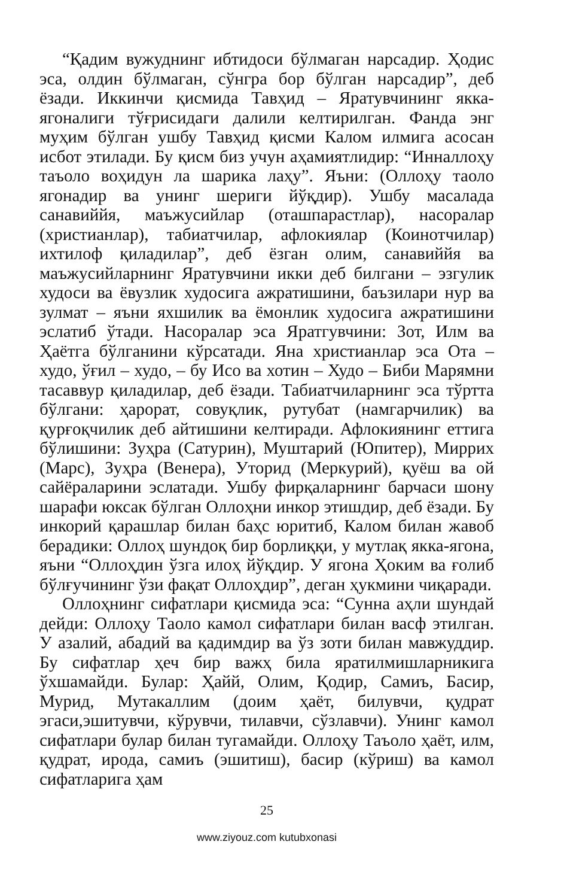“Қадим вужуднинг ибтидоси бўлмаган нарсадир. Ҳодис эса, олдин бўлмаган, сўнгра бор бўлган нарсадир”, деб ёзади. Иккинчи қисмида Тавҳид – Яратувчининг якка-ягоналиги тўғрисидаги далили келтирилган. Фанда энг муҳим бўлган ушбу Тавҳид қисми Калом илмига асосан исбот этилади. Бу қисм биз учун аҳамиятлидир: “Инналлоҳу таъоло воҳидун ла шарика лаҳу”. Яъни: (Оллоҳу таоло ягонадир ва унинг шериги йўқдир). Ушбу масалада санавиййя, маъжусийлар (оташпарастлар), насоралар (христианлар), табиатчилар, афлокиялар (Коинотчилар) ихтилоф қиладилар”, деб ёзган олим, санавиййя ва маъжусийларнинг Яратувчини икки деб билгани – эзгулик худоси ва ёвузлик худосига ажратишини, баъзилари нур ва зулмат – яъни яхшилик ва ёмонлик худосига ажратишини эслатиб ўтади. Насоралар эса Яратгувчини: Зот, Илм ва Ҳаётга бўлганини кўрсатади. Яна христианлар эса Ота – худо, ўғил – худо, – бу Исо ва хотин – Худо – Биби Марямни тасаввур қиладилар, деб ёзади. Табиатчиларнинг эса тўртта бўлгани: ҳарорат, совуқлик, рутубат (намгарчилик) ва қурғоқчилик деб айтишини келтиради. Афлокиянинг еттига бўлишини: Зуҳра (Сатурин), Муштарий (Юпитер), Миррих (Марс), Зуҳра (Венера), Уторид (Меркурий), қуёш ва ой сайёраларини эслатади. Ушбу фирқаларнинг барчаси шону шарафи юксак бўлган Оллоҳни инкор этишдир, деб ёзади. Бу инкорий қарашлар билан баҳс юритиб, Калом билан жавоб берадики: Оллоҳ шундоқ бир борлиққи, у мутлақ якка-ягона, яъни “Оллоҳдин ўзга илоҳ йўқдир. У ягона Ҳоким ва ғолиб бўлғучининг ўзи фақат Оллоҳдир”, деган ҳукмини чиқаради.
Оллоҳнинг сифатлари қисмида эса: “Сунна аҳли шундай дейди: Оллоҳу Таоло камол сифатлари билан васф этилган. У азалий, абадий ва қадимдир ва ўз зоти билан мавжуддир. Бу сифатлар ҳеч бир важҳ била яратилмишларникига ўхшамайди. Булар: Ҳайй, Олим, Қодир, Самиъ, Басир, Мурид, Мутакаллим (доим ҳаёт, билувчи, қудрат эгаси,эшитувчи, кўрувчи, тилавчи, сўзлавчи). Унинг камол сифатлари булар билан тугамайди. Оллоҳу Таъоло ҳаёт, илм, қудрат, ирода, самиъ (эшитиш), басир (кўриш) ва камол сифатларига ҳам
25
www.ziyouz.com kutubxonasi